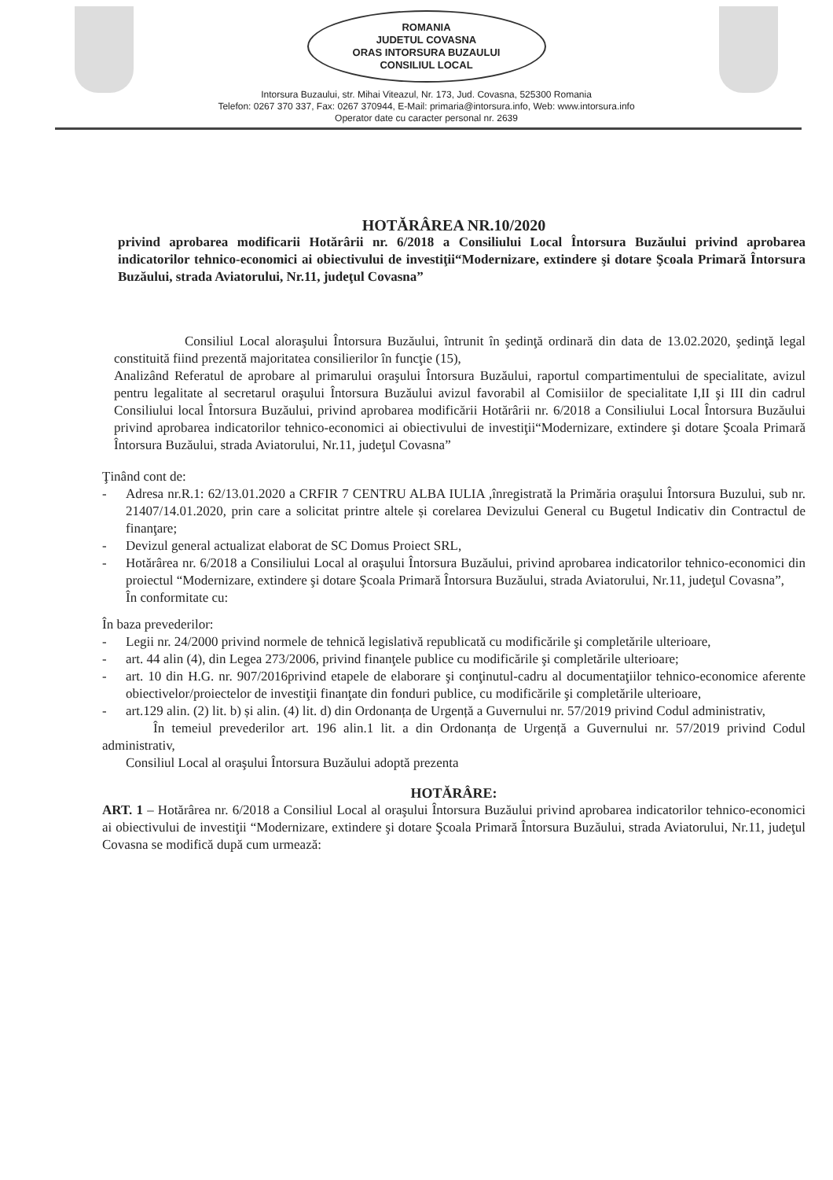ROMANIA
JUDETUL COVASNA
ORAS INTORSURA BUZAULUI
CONSILIUL LOCAL
Intorsura Buzaului, str. Mihai Viteazul, Nr. 173, Jud. Covasna, 525300 Romania
Telefon: 0267 370 337, Fax: 0267 370944, E-Mail: primaria@intorsura.info, Web: www.intorsura.info
Operator date cu caracter personal nr. 2639
HOTĂRÂREA NR.10/2020
privind aprobarea modificarii Hotărârii nr. 6/2018 a Consiliului Local Întorsura Buzăului privind aprobarea indicatorilor tehnico-economici ai obiectivului de investiţii“Modernizare, extindere şi dotare Şcoala Primară Întorsura Buzăului, strada Aviatorului, Nr.11, judeţul Covasna”
Consiliul Local aloraşului Întorsura Buzăului, întrunit în şedinţă ordinară din data de 13.02.2020, şedinţă legal constituită fiind prezentă majoritatea consilierilor în funcţie (15),
Analizând Referatul de aprobare al primarului oraşului Întorsura Buzăului, raportul compartimentului de specialitate, avizul pentru legalitate al secretarul oraşului Întorsura Buzăului avizul favorabil al Comisiilor de specialitate I,II şi III din cadrul Consiliului local Întorsura Buzăului, privind aprobarea modificării Hotărârii nr. 6/2018 a Consiliului Local Întorsura Buzăului privind aprobarea indicatorilor tehnico-economici ai obiectivului de investiţii“Modernizare, extindere şi dotare Şcoala Primară Întorsura Buzăului, strada Aviatorului, Nr.11, judeţul Covasna”
Ţinând cont de:
- Adresa nr.R.1: 62/13.01.2020 a CRFIR 7 CENTRU ALBA IULIA ,înregistrată la Primăria oraşului Întorsura Buzului, sub nr. 21407/14.01.2020, prin care a solicitat printre altele și corelarea Devizului General cu Bugetul Indicativ din Contractul de finanţare;
- Devizul general actualizat elaborat de SC Domus Proiect SRL,
- Hotărârea nr. 6/2018 a Consiliului Local al oraşului Întorsura Buzăului, privind aprobarea indicatorilor tehnico-economici din proiectul “Modernizare, extindere şi dotare Şcoala Primară Întorsura Buzăului, strada Aviatorului, Nr.11, judeţul Covasna”,
În conformitate cu:
În baza prevederilor:
- Legii nr. 24/2000 privind normele de tehnică legislativă republicată cu modificările şi completările ulterioare,
- art. 44 alin (4), din Legea 273/2006, privind finanţele publice cu modificările şi completările ulterioare;
- art. 10 din H.G. nr. 907/2016privind etapele de elaborare şi conţinutul-cadru al documentaţiilor tehnico-economice aferente obiectivelor/proiectelor de investiţii finanţate din fonduri publice, cu modificările şi completările ulterioare,
- art.129 alin. (2) lit. b) și alin. (4) lit. d) din Ordonanța de Urgență a Guvernului nr. 57/2019 privind Codul administrativ,
În temeiul prevederilor art. 196 alin.1 lit. a din Ordonanța de Urgență a Guvernului nr. 57/2019 privind Codul administrativ,
Consiliul Local al oraşului Întorsura Buzăului adoptă prezenta
HOTĂRÂRE:
ART. 1 – Hotărârea nr. 6/2018 a Consiliul Local al oraşului Întorsura Buzăului privind aprobarea indicatorilor tehnico-economici ai obiectivului de investiţii “Modernizare, extindere şi dotare Şcoala Primară Întorsura Buzăului, strada Aviatorului, Nr.11, judeţul Covasna se modifică după cum urmează: